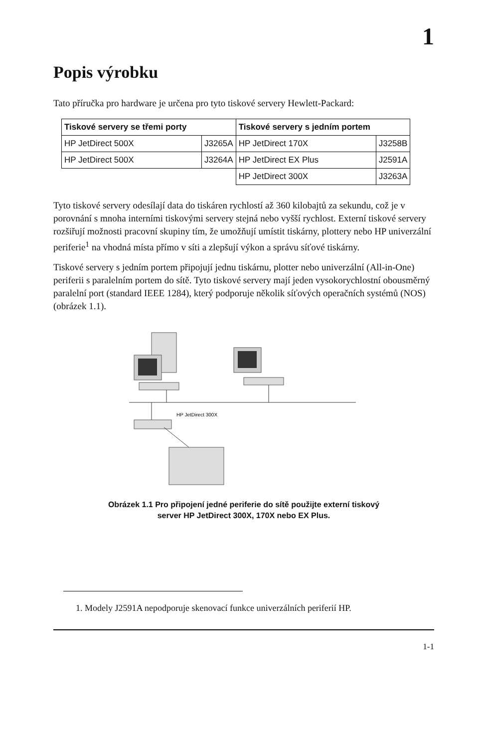1
Popis výrobku
Tato příručka pro hardware je určena pro tyto tiskové servery Hewlett-Packard:
| Tiskové servery se třemi porty | | Tiskové servery s jedním portem | |
| --- | --- | --- | --- |
| HP JetDirect 500X | J3265A | HP JetDirect 170X | J3258B |
| HP JetDirect 500X | J3264A | HP JetDirect EX Plus | J2591A |
| | | HP JetDirect 300X | J3263A |
Tyto tiskové servery odesílají data do tiskáren rychlostí až 360 kilobajtů za sekundu, což je v porovnání s mnoha interními tiskovými servery stejná nebo vyšší rychlost. Externí tiskové servery rozšiřují možnosti pracovní skupiny tím, že umožňují umístit tiskárny, plottery nebo HP univerzální periferie<sup>1</sup> na vhodná místa přímo v síti a zlepšují výkon a správu síťové tiskárny.
Tiskové servery s jedním portem připojují jednu tiskárnu, plotter nebo univerzální (All-in-One) periferii s paralelním portem do sítě. Tyto tiskové servery mají jeden vysokorychlostní obousměrný paralelní port (standard IEEE 1284), který podporuje několik síťových operačních systémů (NOS) (obrázek 1.1).
HP JetDirect 300X
Obrázek 1.1 Pro připojení jedné periferie do sítě použijte externí tiskový
server HP JetDirect 300X, 170X nebo EX Plus.
1. Modely J2591A nepodporuje skenovací funkce univerzálních periferií HP.
1-1